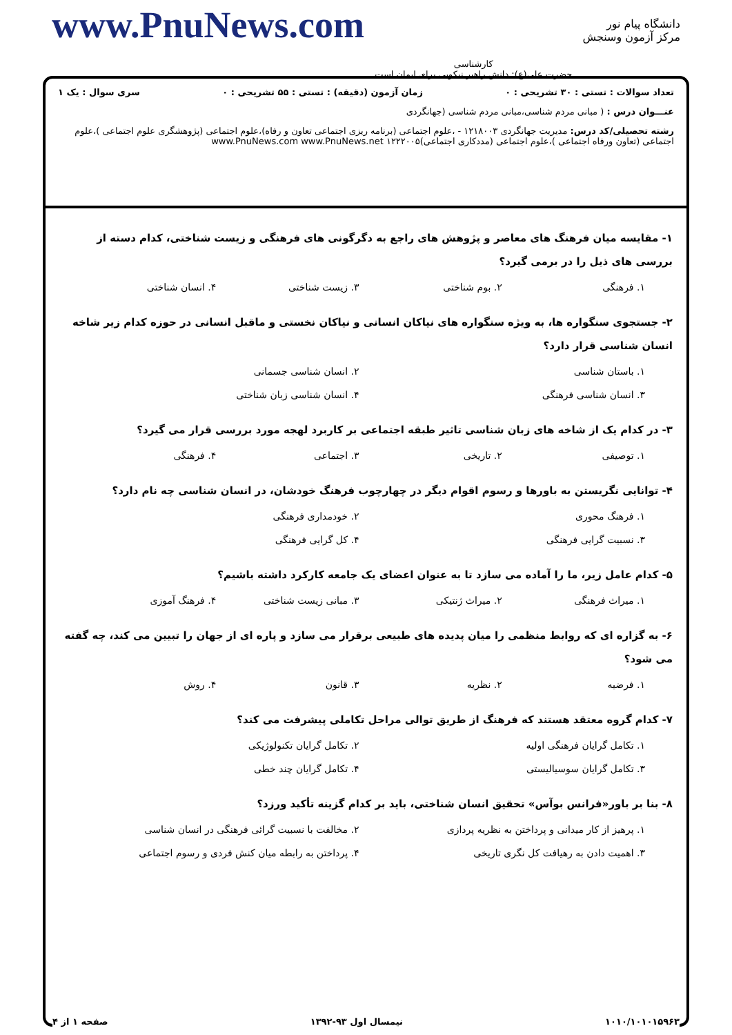دانشگاه پیام نور
مرکز آزمون وسنجش
کارشناسی
حضرت علی(ع): دانش راهبر نیکویی برای ایمان است
www.PnuNews.com
تعداد سوالات : تستی : ۳۰ تشریحی : ۰ زمان آزمون (دقیقه) : تستی : ۵۵ تشریحی : ۰ سری سوال : یک ۱
عنـــوان درس : ( مبانی مردم شناسی،مبانی مردم شناسی (جهانگردی
رشته تحصیلی/کد درس: مدیریت جهانگردی ۱۲۱۸۰۰۳ - ،علوم اجتماعی (برنامه ریزی اجتماعی تعاون و رفاه)،علوم اجتماعی (پژوهشگری علوم اجتماعی )،علوم اجتماعی (تعاون ورفاه اجتماعی )،علوم اجتماعی (مددکاری اجتماعی)۱۲۲۲۰۰۵ www.PnuNews.com www.PnuNews.net
۱- مقایسه میان فرهنگ های معاصر و پژوهش های راجع به دگرگونی های فرهنگی و زیست شناختی، کدام دسته از بررسی های ذیل را در برمی گیرد؟
۱. فرهنگی ۲. بوم شناختی ۳. زیست شناختی ۴. انسان شناختی
۲- جستجوی سنگواره ها، به ویژه سنگواره های نیاکان انسانی و نیاکان نخستی و ماقبل انسانی در حوزه کدام زیر شاخه انسان شناسی قرار دارد؟
۱. باستان شناسی ۲. انسان شناسی جسمانی ۳. انسان شناسی فرهنگی ۴. انسان شناسی زبان شناختی
۳- در کدام یک از شاخه های زبان شناسی تاثیر طبقه اجتماعی بر کاربرد لهجه مورد بررسی قرار می گیرد؟
۱. توصیفی ۲. تاریخی ۳. اجتماعی ۴. فرهنگی
۴- توانایی نگریستن به باورها و رسوم اقوام دیگر در چهارچوب فرهنگ خودشان، در انسان شناسی چه نام دارد؟
۱. فرهنگ محوری ۲. خودمداری فرهنگی ۳. نسبیت گرایی فرهنگی ۴. کل گرایی فرهنگی
۵- کدام عامل زیر، ما را آماده می سازد تا به عنوان اعضای یک جامعه کارکرد داشته باشیم؟
۱. میراث فرهنگی ۲. میراث ژنتیکی ۳. مبانی زیست شناختی ۴. فرهنگ آموزی
۶- به گزاره ای که روابط منظمی را میان پدیده های طبیعی برقرار می سازد و پاره ای از جهان را تبیین می کند، چه گفته می شود؟
۱. فرضیه ۲. نظریه ۳. قانون ۴. روش
۷- کدام گروه معتقد هستند که فرهنگ از طریق توالی مراحل تکاملی پیشرفت می کند؟
۱. تکامل گرایان فرهنگی اولیه ۲. تکامل گرایان تکنولوژیکی ۳. تکامل گرایان سوسیالیستی ۴. تکامل گرایان چند خطی
۸- بنا بر باور«فرانس بوآس» تحقیق انسان شناختی، باید بر کدام گزینه تأکید ورزد؟
۱. پرهیز از کار میدانی و پرداختن به نظریه پردازی ۲. مخالفت با نسبیت گرائی فرهنگی در انسان شناسی ۳. اهمیت دادن به رهیافت کل نگری تاریخی ۴. پرداختن به رابطه میان کنش فردی و رسوم اجتماعی
۱۰۱۰/۱۰۱۰۱۵۹۶۳ نیمسال اول ۹۳-۱۳۹۲ صفحه ۱ از ۴